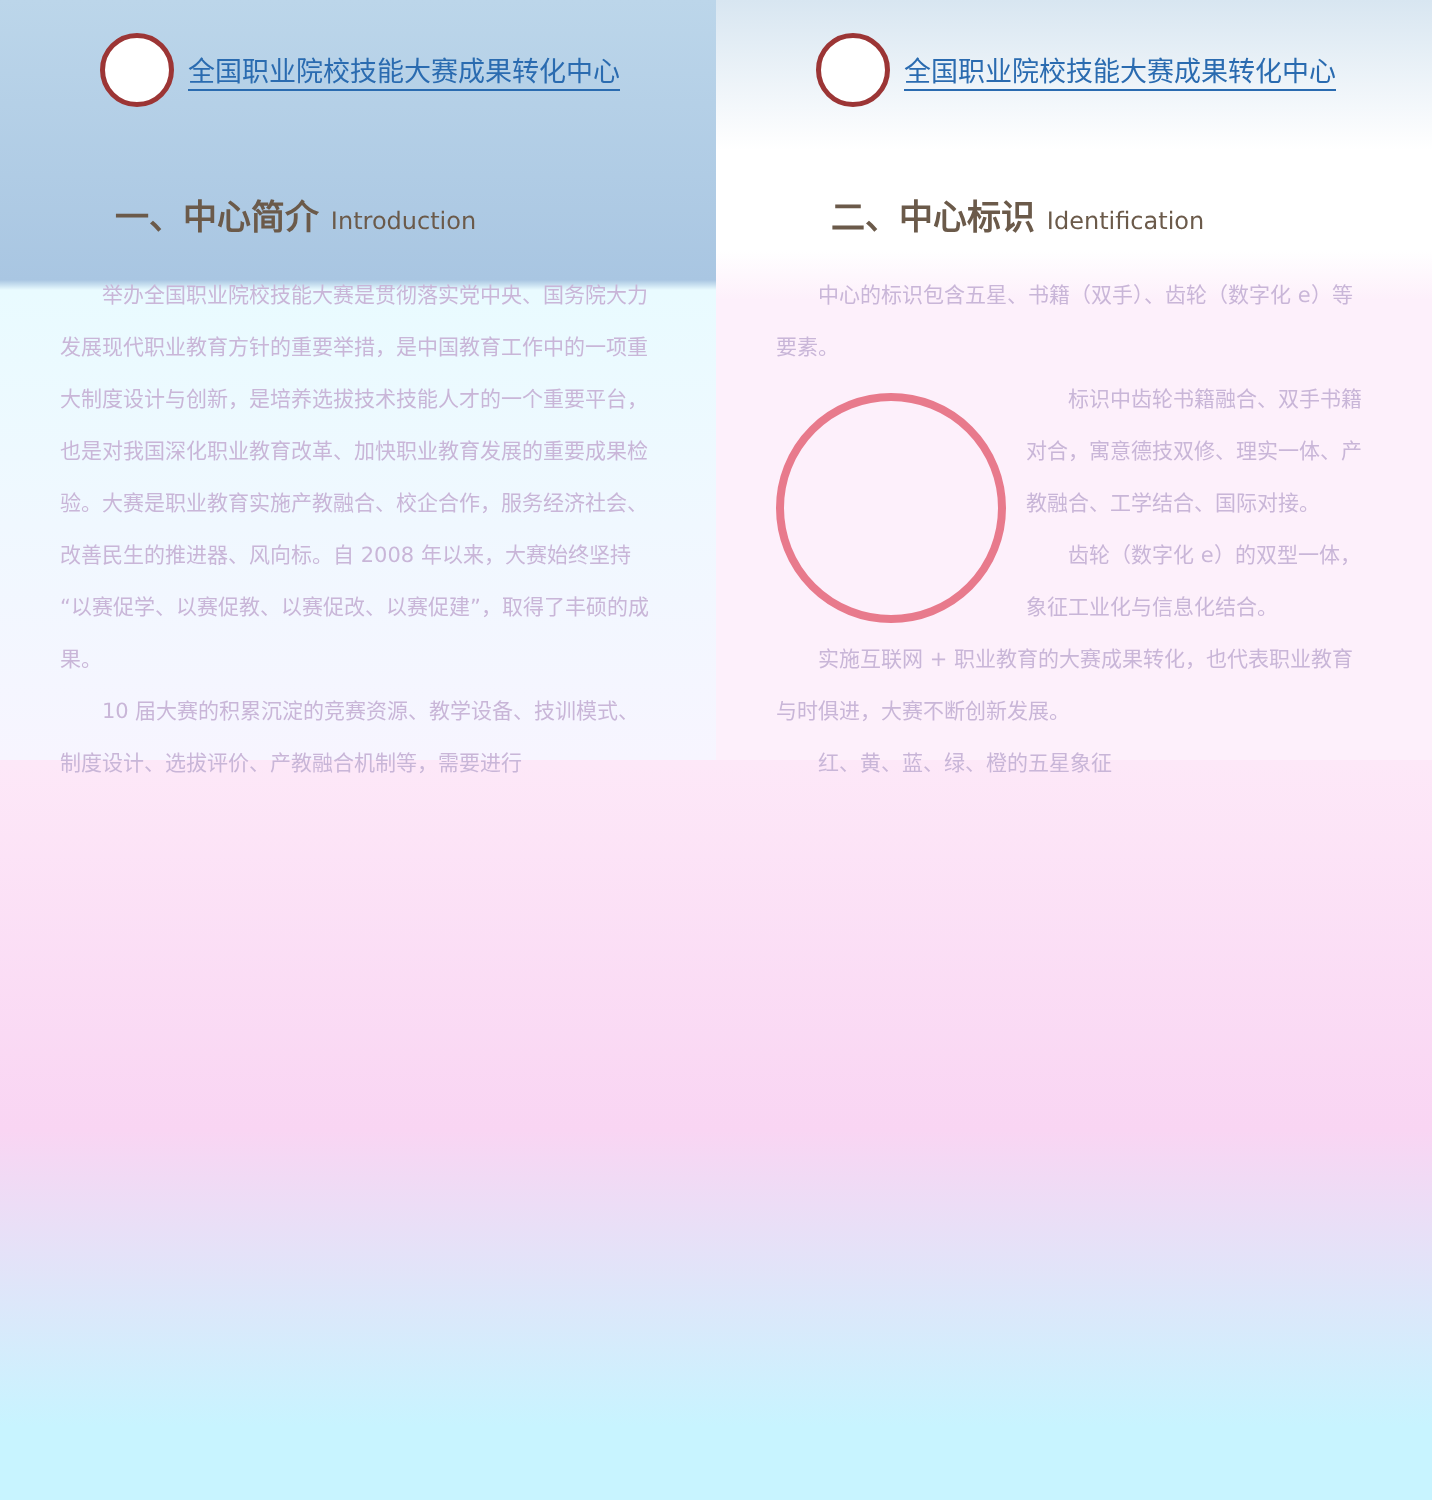全国职业院校技能大赛成果转化中心
一、中心简介 Introduction
举办全国职业院校技能大赛是贯彻落实党中央、国务院大力发展现代职业教育方针的重要举措，是中国教育工作中的一项重大制度设计与创新，是培养选拔技术技能人才的一个重要平台，也是对我国深化职业教育改革、加快职业教育发展的重要成果检验。大赛是职业教育实施产教融合、校企合作，服务经济社会、改善民生的推进器、风向标。自 2008 年以来，大赛始终坚持“以赛促学、以赛促教、以赛促改、以赛促建”，取得了丰硕的成果。
10 届大赛的积累沉淀的竞赛资源、教学设备、技训模式、制度设计、选拔评价、产教融合机制等，需要进行
全国职业院校技能大赛成果转化中心
二、中心标识 Identification
中心的标识包含五星、书籍（双手）、齿轮（数字化 e）等要素。
标识中齿轮书籍融合、双手书籍对合，寓意德技双修、理实一体、产教融合、工学结合、国际对接。
齿轮（数字化 e）的双型一体，象征工业化与信息化结合。
实施互联网 + 职业教育的大赛成果转化，也代表职业教育与时俱进，大赛不断创新发展。
红、黄、蓝、绿、橙的五星象征